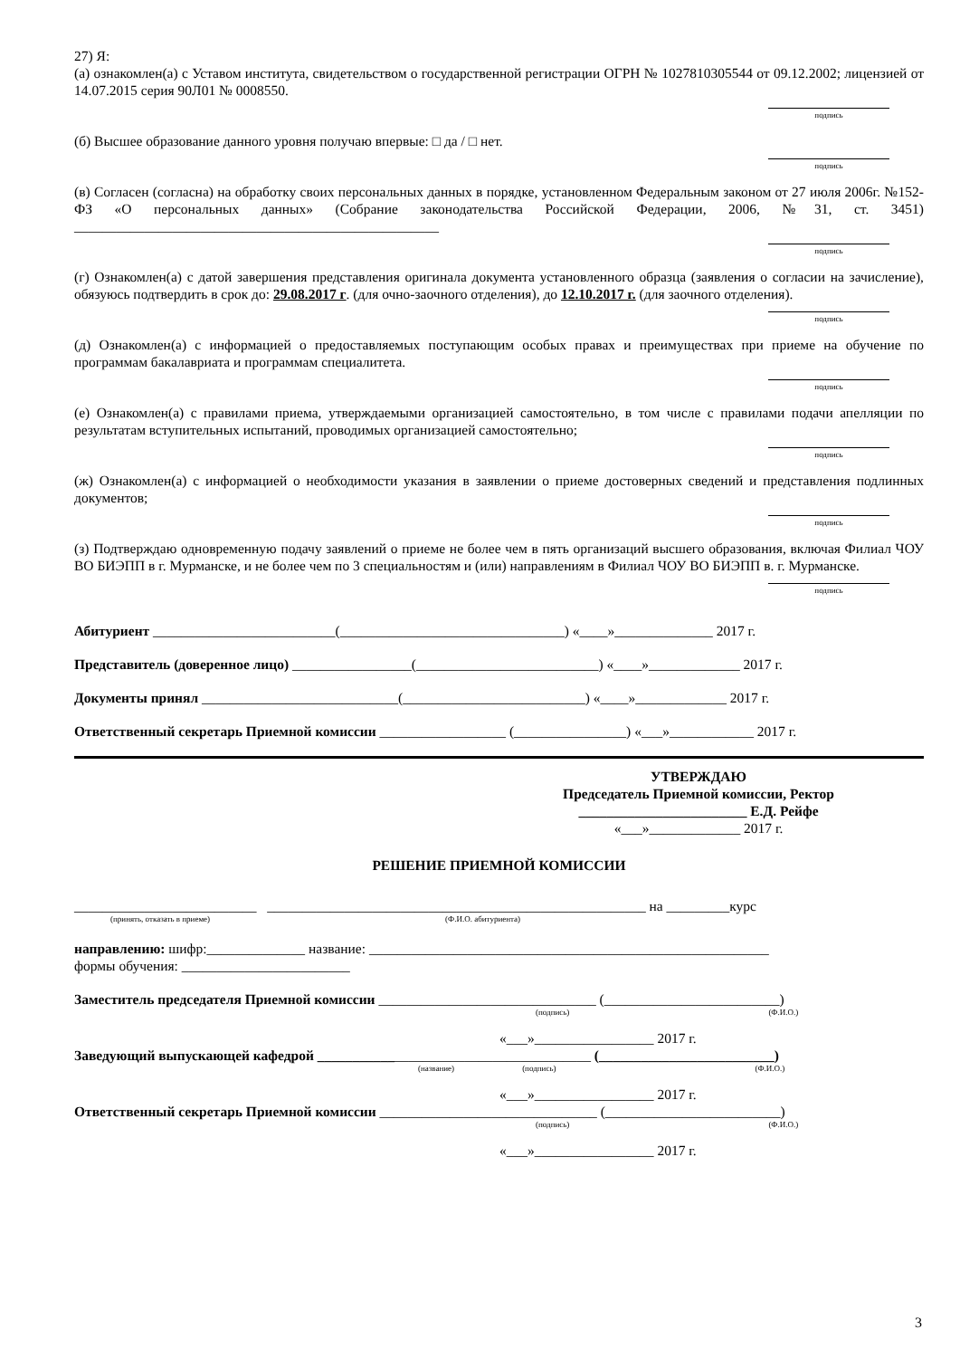27) Я:
(а) ознакомлен(а) с Уставом института, свидетельством о государственной регистрации ОГРН № 1027810305544 от 09.12.2002; лицензией от 14.07.2015 серия 90Л01 № 0008550.
подпись
(б) Высшее образование данного уровня получаю впервые: □ да / □ нет.
подпись
(в) Согласен (согласна) на обработку своих персональных данных в порядке, установленном Федеральным законом от 27 июля 2006г. №152-ФЗ «О персональных данных» (Собрание законодательства Российской Федерации, 2006, №31, ст. 3451) ____________________________________________________
подпись
(г) Ознакомлен(а) с датой завершения представления оригинала документа установленного образца (заявления о согласии на зачисление), обязуюсь подтвердить в срок до: 29.08.2017 г. (для очно-заочного отделения), до 12.10.2017 г. (для заочного отделения).
подпись
(д) Ознакомлен(а) с информацией о предоставляемых поступающим особых правах и преимуществах при приеме на обучение по программам бакалавриата и программам специалитета.
подпись
(е) Ознакомлен(а) с правилами приема, утверждаемыми организацией самостоятельно, в том числе с правилами подачи апелляции по результатам вступительных испытаний, проводимых организацией самостоятельно;
подпись
(ж) Ознакомлен(а) с информацией о необходимости указания в заявлении о приеме достоверных сведений и представления подлинных документов;
подпись
(з) Подтверждаю одновременную подачу заявлений о приеме не более чем в пять организаций высшего образования, включая Филиал ЧОУ ВО БИЭПП в г. Мурманске, и не более чем по 3 специальностям и (или) направлениям в Филиал ЧОУ ВО БИЭПП в. г. Мурманске.
подпись
Абитуриент __________________________(________________________________) «____»______________ 2017 г.
Представитель (доверенное лицо) _________________(__________________________) «____»_____________ 2017 г.
Документы принял ____________________________(__________________________) «____»_____________ 2017 г.
Ответственный секретарь Приемной комиссии __________________ (________________) «___»____________ 2017 г.
УТВЕРЖДАЮ
Председатель Приемной комиссии, Ректор
________________________ Е.Д. Рейфе
«___»_____________ 2017 г.
РЕШЕНИЕ ПРИЕМНОЙ КОМИССИИ
__________________________ ______________________________________________________ на _________курс
(принять, отказать в приеме) (Ф.И.О. абитуриента)
направлению: шифр:______________ название: _________________________________________________________
формы обучения: ________________________
Заместитель председателя Приемной комиссии _______________________________ (_________________________)
(подпись) (Ф.И.О.)
«___»_________________ 2017 г.
Заведующий выпускающей кафедрой _______________________________________ (_________________________)
(название) (подпись) (Ф.И.О.)
«___»_________________ 2017 г.
Ответственный секретарь Приемной комиссии _______________________________ (_________________________)
(подпись) (Ф.И.О.)
«___»_________________ 2017 г.
3